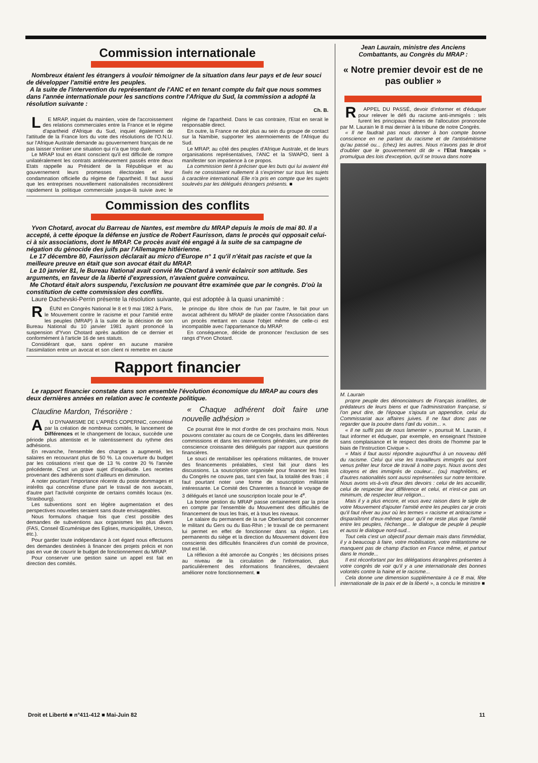Commission internationale
Nombreux étaient les étrangers à vouloir témoigner de la situation dans leur pays et de leur souci de développer l'amitié entre les peuples.
A la suite de l'intervention du représentant de l'ANC et en tenant compte du fait que nous sommes dans l'année internationale pour les sanctions contre l'Afrique du Sud, la commission a adopté la résolution suivante :
Ch. B.
LE MRAP, inquiet du maintien, voire de l'accroissement des relations commerciales entre la France et le régime d'apartheid d'Afrique du Sud, inquiet également de l'attitude de la France lors du vote des résolutions de l'O.N.U. sur l'Afrique Australe demande au gouvernement français de ne pas laisser s'enliser une situation qui n'a que trop duré.
Le MRAP tout en étant conscient qu'il est difficile de rompre unilatéralement les contrats antérieurement passés entre deux Etats rappelle au Président de la République et au gouvernement leurs promesses électorales et leur condamnation officielle du régime de l'apartheid. Il faut aussi que les entreprises nouvellement nationalisées reconsidèrent rapidement la politique commerciale jusque-là suivie avec le régime de l'apartheid. Dans le cas contraire, l'Etat en serait le responsable direct.
En outre, la France ne doit plus au sein du groupe de contact sur la Namibie, supporter les atermoiements de l'Afrique du Sud.
Le MRAP, au côté des peuples d'Afrique Australe, et de leurs organisations représentatives, l'ANC et la SWAPO, tient à manifester son impatience à ce propos.
La commission tient à préciser que les buts qui lui avaient été fixés ne consistaient nullement à s'exprimer sur tous les sujets à caractère international. Elle n'a pris en compte que les sujets soulevés par les délégués étrangers présents. ■
Commission des conflits
Yvon Chotard, avocat du Barreau de Nantes, est membre du MRAP depuis le mois de mai 80. Il a accepté, à cette époque la défense en justice de Robert Faurisson, dans le procès qui opposait celui-ci à six associations, dont le MRAP. Ce procès avait été engagé à la suite de sa campagne de négation du génocide des juifs par l'Allemagne hitlérienne.
Le 17 décembre 80, Faurisson déclarait au micro d'Europe n° 1 qu'il n'était pas raciste et que la meilleure preuve en était que son avocat était du MRAP.
Le 10 janvier 81, le Bureau National avait convié Me Chotard à venir éclaircir son attitude. Ses arguments, en faveur de la liberté d'expression, n'avaient guère convaincu.
Me Chotard était alors suspendu, l'exclusion ne pouvant être examinée que par le congrès. D'où la constitution de cette commission des conflits.
Laure Dachevski-Perrin présente la résolution suivante, qui est adoptée à la quasi unanimité :
RÉUNI en Congrès National le 8 et 9 mai 1982 à Paris, le Mouvement contre le racisme et pour l'amitié entre les peuples (MRAP) à la suite de la décision de son Bureau National du 10 janvier 1981 ayant prononcé la suspension d'Yvon Chotard après audition de ce dernier et conformément à l'article 16 de ses statuts.
Considérant que, sans opérer en aucune manière l'assimilation entre un avocat et son client ni remettre en cause le principe du libre choix de l'un par l'autre, le fait pour un avocat adhérent du MRAP de plaider contre l'Association dans un procès mettant en cause l'objet même de celle-ci est incompatible avec l'appartenance du MRAP.
En conséquence, décide de prononcer l'exclusion de ses rangs d'Yvon Chotard.
Rapport financier
Le rapport financier constate dans son ensemble l'évolution économique du MRAP au cours des deux dernières années en relation avec le contexte politique.
Claudine Mardon, Trésorière :
AU DYNAMISME DE L'APRÈS COPERNIC, concrétisé par la création de nombreux comités, le lancement de Différences et le changement de locaux, succède une période plus attentiste et le ralentissement du rythme des adhésions.
En revanche, l'ensemble des charges a augmenté, les salaires en recouvrant plus de 50 %. La couverture du budget par les cotisations n'est que de 13 % contre 20 % l'année précédente. C'est un grave sujet d'inquiétude. Les recettes provenant des adhérents sont d'ailleurs en diminution.
A noter pourtant l'importance récente du poste dommages et intérêts qui concrétise d'une part le travail de nos avocats, d'autre part l'activité conjointe de certains comités locaux (ex. Strasbourg).
Les subventions sont en légère augmentation et des perspectives nouvelles seraient sans doute envisageables.
Nous formulons chaque fois que c'est possible des demandes de subventions aux organismes les plus divers (FAS, Conseil Œcuménique des Eglises, municipalités, Unesco, etc.).
Pour garder toute indépendance à cet égard nous effectuons des demandes destinées à financer des projets précis et non pas en vue de couvrir le budget de fonctionnement du MRAP.
Pour conserver une gestion saine un appel est fait en direction des comités.
« Chaque adhérent doit faire une nouvelle adhésion »
Ce pourrait être le mot d'ordre de ces prochains mois. Nous pouvons constater au cours de ce Congrès, dans les différentes commissions et dans les interventions générales, une prise de conscience croissante des délégués par rapport aux questions financières.
Le souci de rentabiliser les opérations militantes, de trouver des financements préalables, s'est fait jour dans les discussions. La souscription organisée pour financer les frais du Congrès ne couvre pas, tant s'en faut, la totalité des frais ; il faut pourtant noter une forme de souscription militante intéressante. Le Comité des Charentes a financé le voyage de 3 délégués et lancé une souscription locale pour le 4<sup>e</sup>.
La bonne gestion du MRAP passe certainement par la prise en compte par l'ensemble du Mouvement des difficultés de financement de tous les frais, et à tous les niveaux.
Le salaire du permanent de la rue Oberkampf doit concerner le militant du Gers ou du Bas-Rhin ; le travail de ce permanent lui permet en effet de fonctionner dans sa région. Les permanents du siège et la direction du Mouvement doivent être conscients des difficultés financières d'un comité de province, tout est lié.
La réflexion a été amorcée au Congrès ; les décisions prises au niveau de la circulation de l'information, plus particulièrement des informations financières, devraient améliorer notre fonctionnement. ■
Jean Laurain, ministre des Anciens Combattants, au Congrès du MRAP :
« Notre premier devoir est de ne pas oublier »
RAPPEL DU PASSÉ, devoir d'informer et d'éduquer pour relever le défi du racisme anti-immigrés : tels furent les principaux thèmes de l'allocution prononcée par M. Laurain le 8 mai dernier à la tribune de notre Congrès.
« Il ne faudrait pas nous donner à bon compte bonne conscience en ne parlant du racisme et de l'antisémitisme qu'au passé ou... (chez) les autres. Nous n'avons pas le droit d'oublier que le gouvernement dit de « l'Etat français » promulgua des lois d'exception, qu'il se trouva dans notre
M. Laurain
propre peuple des dénonciateurs de Français israélites, de prédateurs de leurs biens et que l'administration française, si l'on peut dire, de l'époque s'ajouta un appendice, celui du Commissariat aux affaires juives. Il ne faut donc pas ne regarder que la poutre dans l'œil du voisin... ».
« Il ne suffit pas de nous lamenter », poursuit M. Laurain, il faut informer et éduquer, par exemple, en enseignant l'histoire sans complaisance et le respect des droits de l'homme par le biais de l'Instruction Civique ».
« Mais il faut aussi répondre aujourd'hui à un nouveau défi du racisme. Celui qui vise les travailleurs immigrés qui sont venus prêter leur force de travail à notre pays. Nous avons des citoyens et des immigrés de couleur... (ou) maghrébins, et d'autres nationalités sont aussi représentées sur notre territoire. Nous avons vis-à-vis d'eux des devoirs : celui de les accueillir, celui de respecter leur différence et celui, et n'est-ce pas un minimum, de respecter leur religion...
Mais il y a plus encore, et vous avez raison dans le sigle de votre Mouvement d'ajouter l'amitié entre les peuples car je crois qu'il faut rêver au jour où les termes « racisme et antiracisme » disparaîtront d'eux-mêmes pour qu'il ne reste plus que l'amitié entre les peuples, l'échange... le dialogue de peuple à peuple et aussi le dialogue nord-sud...
Tout cela c'est un objectif pour demain mais dans l'immédiat, il y a beaucoup à faire, votre mobilisation, votre militantisme ne manquent pas de champ d'action en France même, et partout dans le monde...
Il est réconfortant par les délégations étrangères présentes à votre congrès de voir qu'il y a une internationale des bonnes volontés contre la haine et le racisme...
Cela donne une dimension supplémentaire à ce 8 mai, fête internationale de la paix et de la liberté », a conclu le ministre ■
Droit et Liberté ■ n°411-412 ■ Mai-Juin 82 11